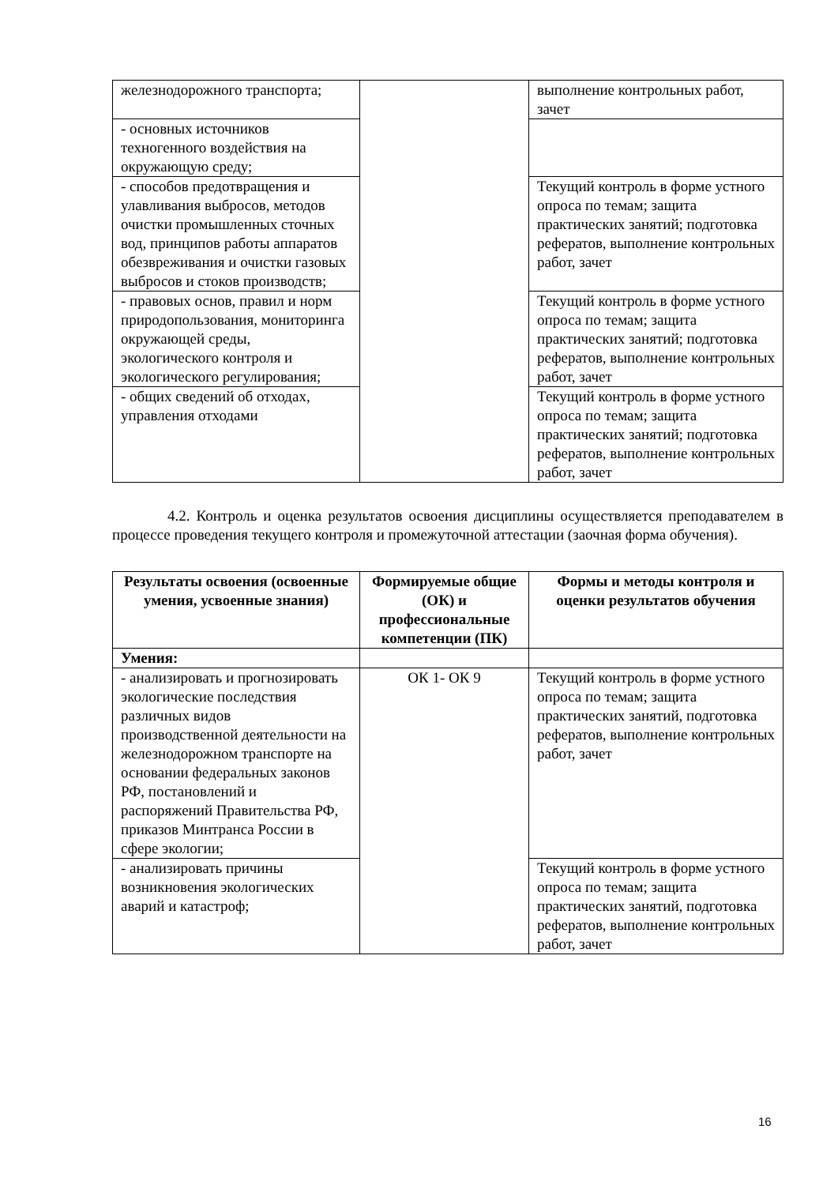| железнодорожного транспорта; | | выполнение контрольных работ, зачет |
| - основных источников техногенного воздействия на окружающую среду; | | |
| - способов предотвращения и улавливания выбросов, методов очистки промышленных сточных вод, принципов работы аппаратов обезвреживания и очистки газовых выбросов и стоков производств; | | Текущий контроль в форме устного опроса по темам; защита практических занятий; подготовка рефератов, выполнение контрольных работ, зачет |
| - правовых основ, правил и норм природопользования, мониторинга окружающей среды, экологического контроля и экологического регулирования; | | Текущий контроль в форме устного опроса по темам; защита практических занятий; подготовка рефератов, выполнение контрольных работ, зачет |
| - общих сведений об отходах, управления отходами | | Текущий контроль в форме устного опроса по темам; защита практических занятий; подготовка рефератов, выполнение контрольных работ, зачет |
4.2. Контроль и оценка результатов освоения дисциплины осуществляется преподавателем в процессе проведения текущего контроля и промежуточной аттестации (заочная форма обучения).
| Результаты освоения (освоенные умения, усвоенные знания) | Формируемые общие (ОК) и профессиональные компетенции (ПК) | Формы и методы контроля и оценки результатов обучения |
| --- | --- | --- |
| Умения: | | |
| - анализировать и прогнозировать экологические последствия различных видов производственной деятельности на железнодорожном транспорте на основании федеральных законов РФ, постановлений и распоряжений Правительства РФ, приказов Минтранса России в сфере экологии; | ОК 1- ОК 9 | Текущий контроль в форме устного опроса по темам; защита практических занятий, подготовка рефератов, выполнение контрольных работ, зачет |
| - анализировать причины возникновения экологических аварий и катастроф; | | Текущий контроль в форме устного опроса по темам; защита практических занятий, подготовка рефератов, выполнение контрольных работ, зачет |
16